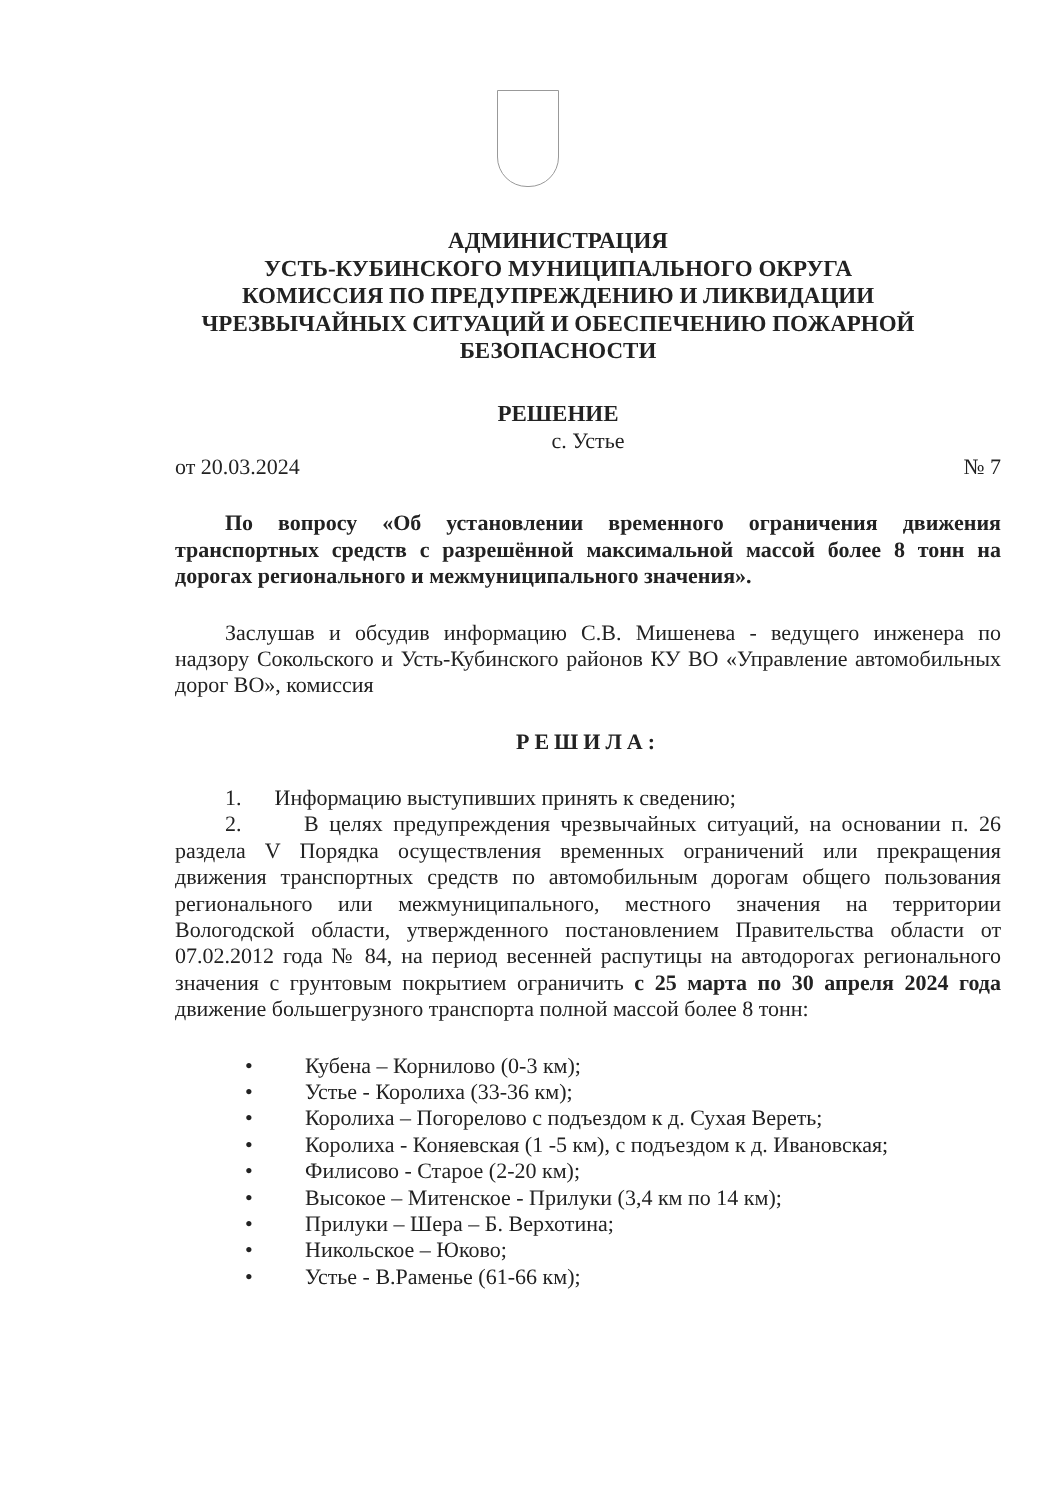АДМИНИСТРАЦИЯ
УСТЬ-КУБИНСКОГО МУНИЦИПАЛЬНОГО ОКРУГА
КОМИССИЯ ПО ПРЕДУПРЕЖДЕНИЮ И ЛИКВИДАЦИИ
ЧРЕЗВЫЧАЙНЫХ СИТУАЦИЙ И ОБЕСПЕЧЕНИЮ ПОЖАРНОЙ
БЕЗОПАСНОСТИ
РЕШЕНИЕ
с. Устье
от 20.03.2024 № 7
По вопросу «Об установлении временного ограничения движения транспортных средств с разрешённой максимальной массой более 8 тонн на дорогах регионального и межмуниципального значения».
Заслушав и обсудив информацию С.В. Мишенева - ведущего инженера по надзору Сокольского и Усть-Кубинского районов КУ ВО «Управление автомобильных дорог ВО», комиссия
РЕШИЛА:
1. Информацию выступивших принять к сведению;
2. В целях предупреждения чрезвычайных ситуаций, на основании п. 26 раздела V Порядка осуществления временных ограничений или прекращения движения транспортных средств по автомобильным дорогам общего пользования регионального или межмуниципального, местного значения на территории Вологодской области, утвержденного постановлением Правительства области от 07.02.2012 года № 84, на период весенней распутицы на автодорогах регионального значения с грунтовым покрытием ограничить с 25 марта по 30 апреля 2024 года движение большегрузного транспорта полной массой более 8 тонн:
• Кубена – Корнилово (0-3 км);
• Устье - Королиха (33-36 км);
• Королиха – Погорелово с подъездом к д. Сухая Вереть;
• Королиха - Коняевская (1 -5 км), с подъездом к д. Ивановская;
• Филисово - Старое (2-20 км);
• Высокое – Митенское - Прилуки (3,4 км по 14 км);
• Прилуки – Шера – Б. Верхотина;
• Никольское – Юково;
• Устье - В.Раменье (61-66 км);